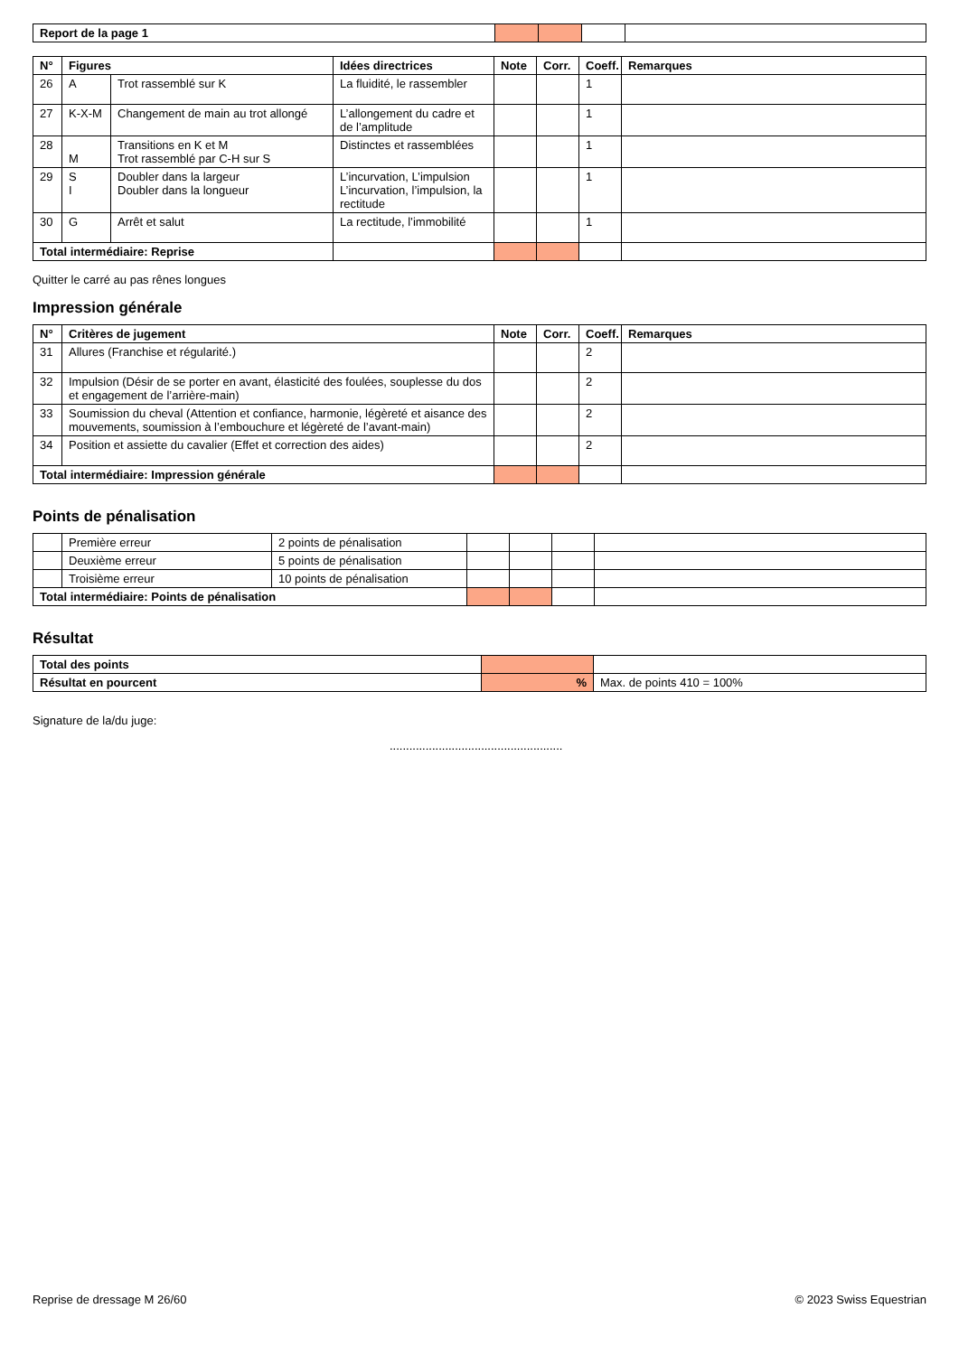| Report de la page 1 | | | | |
| N° | Figures | | Idées directrices | Note | Corr. | Coeff. | Remarques |
| --- | --- | --- | --- | --- | --- | --- | --- |
| 26 | A | Trot rassemblé sur K | La fluidité, le rassembler | | | 1 | |
| 27 | K-X-M | Changement de main au trot allongé | L’allongement du cadre et de l’amplitude | | | 1 | |
| 28 | M | Transitions en K et M Trot rassemblé par C-H sur S | Distinctes et rassemblées | | | 1 | |
| 29 | S I | Doubler dans la largeur Doubler dans la longueur | L’incurvation, L’impulsion L’incurvation, l’impulsion, la rectitude | | | 1 | |
| 30 | G | Arrêt et salut | La rectitude, l’immobilité | | | 1 | |
| Total intermédiaire: Reprise | | | | | | | |
Quitter le carré au pas rênes longues
Impression générale
| N° | Critères de jugement | Note | Corr. | Coeff. | Remarques |
| --- | --- | --- | --- | --- | --- |
| 31 | Allures (Franchise et régularité.) | | | 2 | |
| 32 | Impulsion (Désir de se porter en avant, élasticité des foulées, souplesse du dos et engagement de l’arrière-main) | | | 2 | |
| 33 | Soumission du cheval (Attention et confiance, harmonie, légèreté et aisance des mouvements, soumission à l’embouchure et légèreté de l’avant-main) | | | 2 | |
| 34 | Position et assiette du cavalier (Effet et correction des aides) | | | 2 | |
| Total intermédiaire: Impression générale | | | | | |
Points de pénalisation
| | Première erreur | 2 points de pénalisation | | | | |
| | Deuxième erreur | 5 points de pénalisation | | | | |
| | Troisième erreur | 10 points de pénalisation | | | | |
| Total intermédiaire: Points de pénalisation | | | | | | |
Résultat
| Total des points | | |
| Résultat en pourcent | % | Max. de points 410 = 100% |
Signature de la/du juge:
.....................................................
Reprise de dressage M 26/60 © 2023 Swiss Equestrian